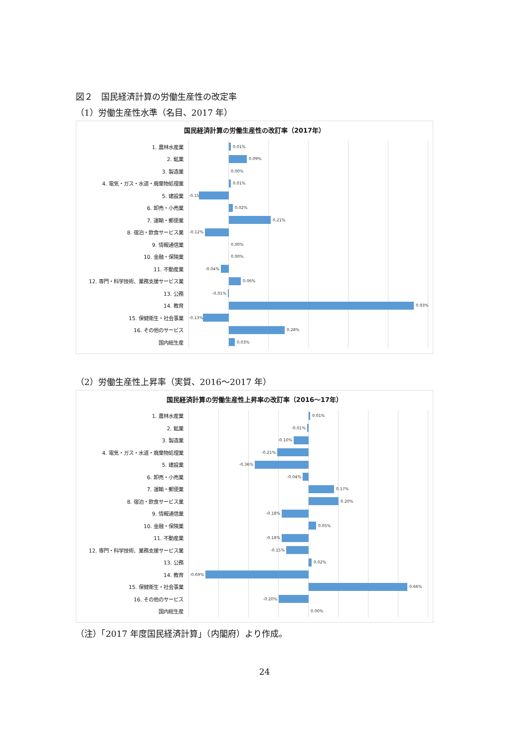図２　国民経済計算の労働生産性の改定率
（1）労働生産性水準（名目、2017 年）
国民経済計算の労働生産性の改訂率（2017年）
1. 農林水産業
0.01%
2. 鉱業
0.09%
3. 製造業
0.00%
4. 電気・ガス・水道・廃棄物処理業
0.01%
5. 建設業
-0.15%
6. 卸売・小売業
0.02%
7. 運輸・郵便業
0.21%
8. 宿泊・飲食サービス業
-0.12%
9. 情報通信業
0.00%
10. 金融・保険業
0.00%
11. 不動産業
-0.04%
12. 専門・科学技術、業務支援サービス業
0.06%
13. 公務
-0.01%
14. 教育
0.93%
15. 保健衛生・社会事業
-0.13%
16. その他のサービス
0.28%
国内総生産
0.03%
（2）労働生産性上昇率（実質、2016～2017 年）
国民経済計算の労働生産性上昇率の改訂率（2016～17年）
1. 農林水産業
0.01%
2. 鉱業
-0.01%
3. 製造業
-0.10%
4. 電気・ガス・水道・廃棄物処理業
-0.21%
5. 建設業
-0.36%
6. 卸売・小売業
-0.04%
7. 運輸・郵便業
0.17%
8. 宿泊・飲食サービス業
0.20%
9. 情報通信業
-0.18%
10. 金融・保険業
0.05%
11. 不動産業
-0.18%
12. 専門・科学技術、業務支援サービス業
-0.15%
13. 公務
0.02%
14. 教育
-0.69%
15. 保健衛生・社会事業
0.66%
16. その他のサービス
-0.20%
国内総生産
0.00%
（注）「2017 年度国民経済計算」（内閣府）より作成。
24